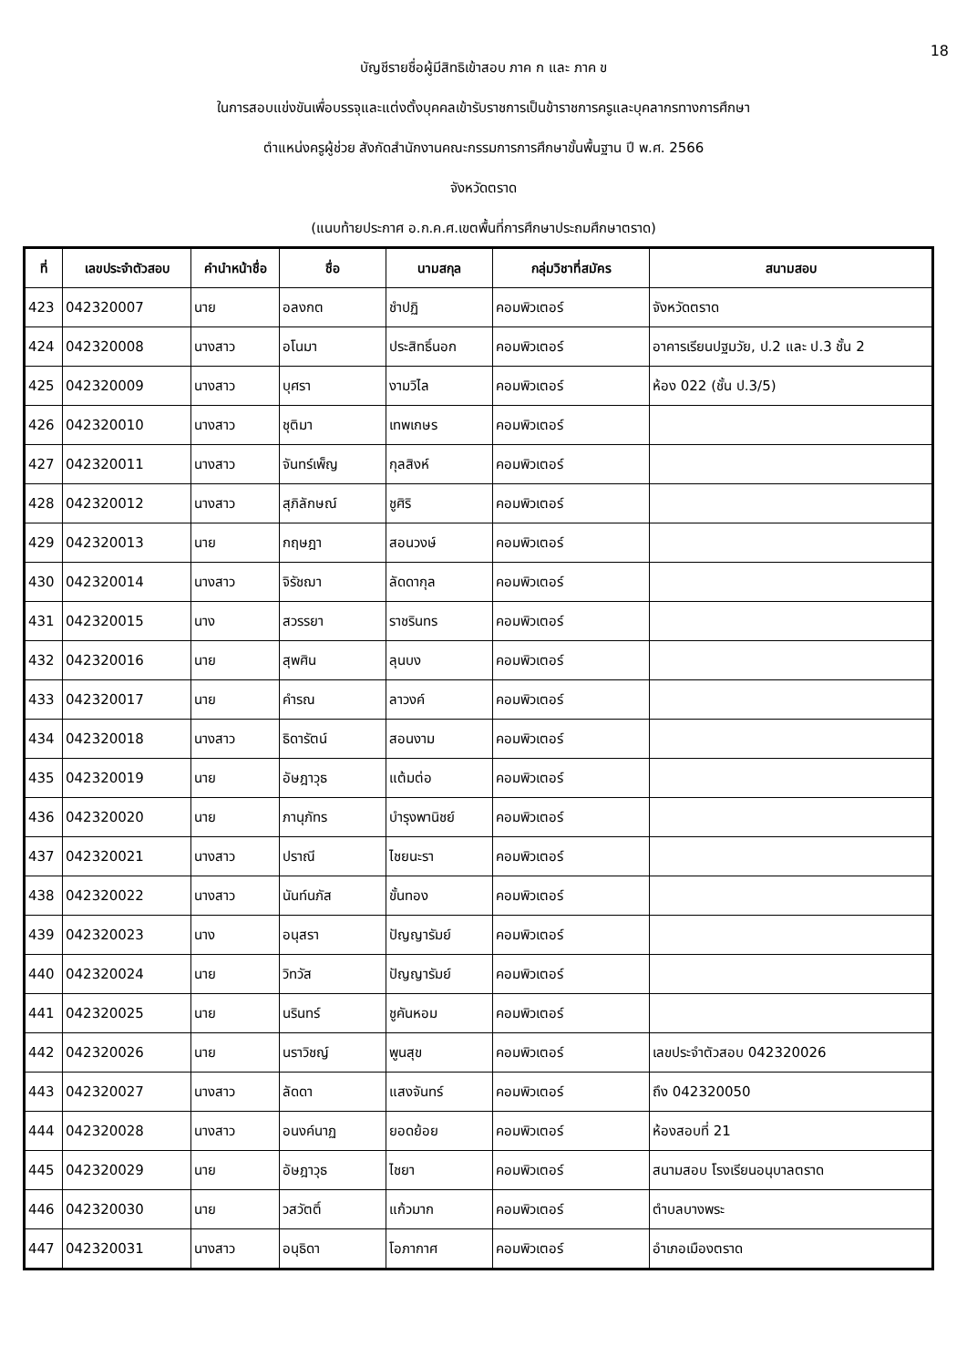18
บัญชีรายชื่อผู้มีสิทธิเข้าสอบ ภาค ก และ ภาค ข
ในการสอบแข่งขันเพื่อบรรจุและแต่งตั้งบุคคลเข้ารับราชการเป็นข้าราชการครูและบุคลากรทางการศึกษา
ตำแหน่งครูผู้ช่วย สังกัดสำนักงานคณะกรรมการการศึกษาขั้นพื้นฐาน ปี พ.ศ. 2566
จังหวัดตราด
(แนบท้ายประกาศ อ.ก.ค.ศ.เขตพื้นที่การศึกษาประถมศึกษาตราด)
| ที่ | เลขประจำตัวสอบ | คำนำหน้าชื่อ | ชื่อ | นามสกุล | กลุ่มวิชาที่สมัคร | สนามสอบ |
| --- | --- | --- | --- | --- | --- | --- |
| 423 | 042320007 | นาย | อลงกต | ชำปฏิ | คอมพิวเตอร์ | จังหวัดตราด |
| 424 | 042320008 | นางสาว | อโนมา | ประสิทธิ์นอก | คอมพิวเตอร์ | อาคารเรียนปฐมวัย, ป.2 และ ป.3 ชั้น 2 |
| 425 | 042320009 | นางสาว | บุศรา | งามวิไล | คอมพิวเตอร์ | ห้อง 022 (ชั้น ป.3/5) |
| 426 | 042320010 | นางสาว | ชุติมา | เทพเกษร | คอมพิวเตอร์ | |
| 427 | 042320011 | นางสาว | จันทร์เพ็ญ | กุลสิงห์ | คอมพิวเตอร์ | |
| 428 | 042320012 | นางสาว | สุภิลักษณ์ | ชูศิริ | คอมพิวเตอร์ | |
| 429 | 042320013 | นาย | กฤษฎา | สอนวงษ์ | คอมพิวเตอร์ | |
| 430 | 042320014 | นางสาว | จิรัชฌา | ลัดดากุล | คอมพิวเตอร์ | |
| 431 | 042320015 | นาง | สวรรยา | ราชรินทร | คอมพิวเตอร์ | |
| 432 | 042320016 | นาย | สุพศิน | ลุนบง | คอมพิวเตอร์ | |
| 433 | 042320017 | นาย | คำรณ | ลาวงค์ | คอมพิวเตอร์ | |
| 434 | 042320018 | นางสาว | ธิดารัตน์ | สอนงาม | คอมพิวเตอร์ | |
| 435 | 042320019 | นาย | อัษฎาวุธ | แต้มต่อ | คอมพิวเตอร์ | |
| 436 | 042320020 | นาย | ภานุภัทร | บำรุงพานิชย์ | คอมพิวเตอร์ | |
| 437 | 042320021 | นางสาว | ปราณี | ไชยนะรา | คอมพิวเตอร์ | |
| 438 | 042320022 | นางสาว | นันท์นภัส | ขั้นทอง | คอมพิวเตอร์ | |
| 439 | 042320023 | นาง | อนุสรา | ปัญญารัมย์ | คอมพิวเตอร์ | |
| 440 | 042320024 | นาย | วิทวัส | ปัญญารัมย์ | คอมพิวเตอร์ | |
| 441 | 042320025 | นาย | นรินทร์ | ชูคันหอม | คอมพิวเตอร์ | |
| 442 | 042320026 | นาย | นราวิชญ์ | พูนสุข | คอมพิวเตอร์ | เลขประจำตัวสอบ 042320026 |
| 443 | 042320027 | นางสาว | ลัดดา | แสงจันทร์ | คอมพิวเตอร์ | ถึง 042320050 |
| 444 | 042320028 | นางสาว | อนงค์นาฏ | ยอดย้อย | คอมพิวเตอร์ | ห้องสอบที่ 21 |
| 445 | 042320029 | นาย | อัษฎาวุธ | ไชยา | คอมพิวเตอร์ | สนามสอบ โรงเรียนอนุบาลตราด |
| 446 | 042320030 | นาย | วสวัตติ์ | แก้วมาก | คอมพิวเตอร์ | ตำบลบางพระ |
| 447 | 042320031 | นางสาว | อนุธิดา | โอภากาศ | คอมพิวเตอร์ | อำเภอเมืองตราด |